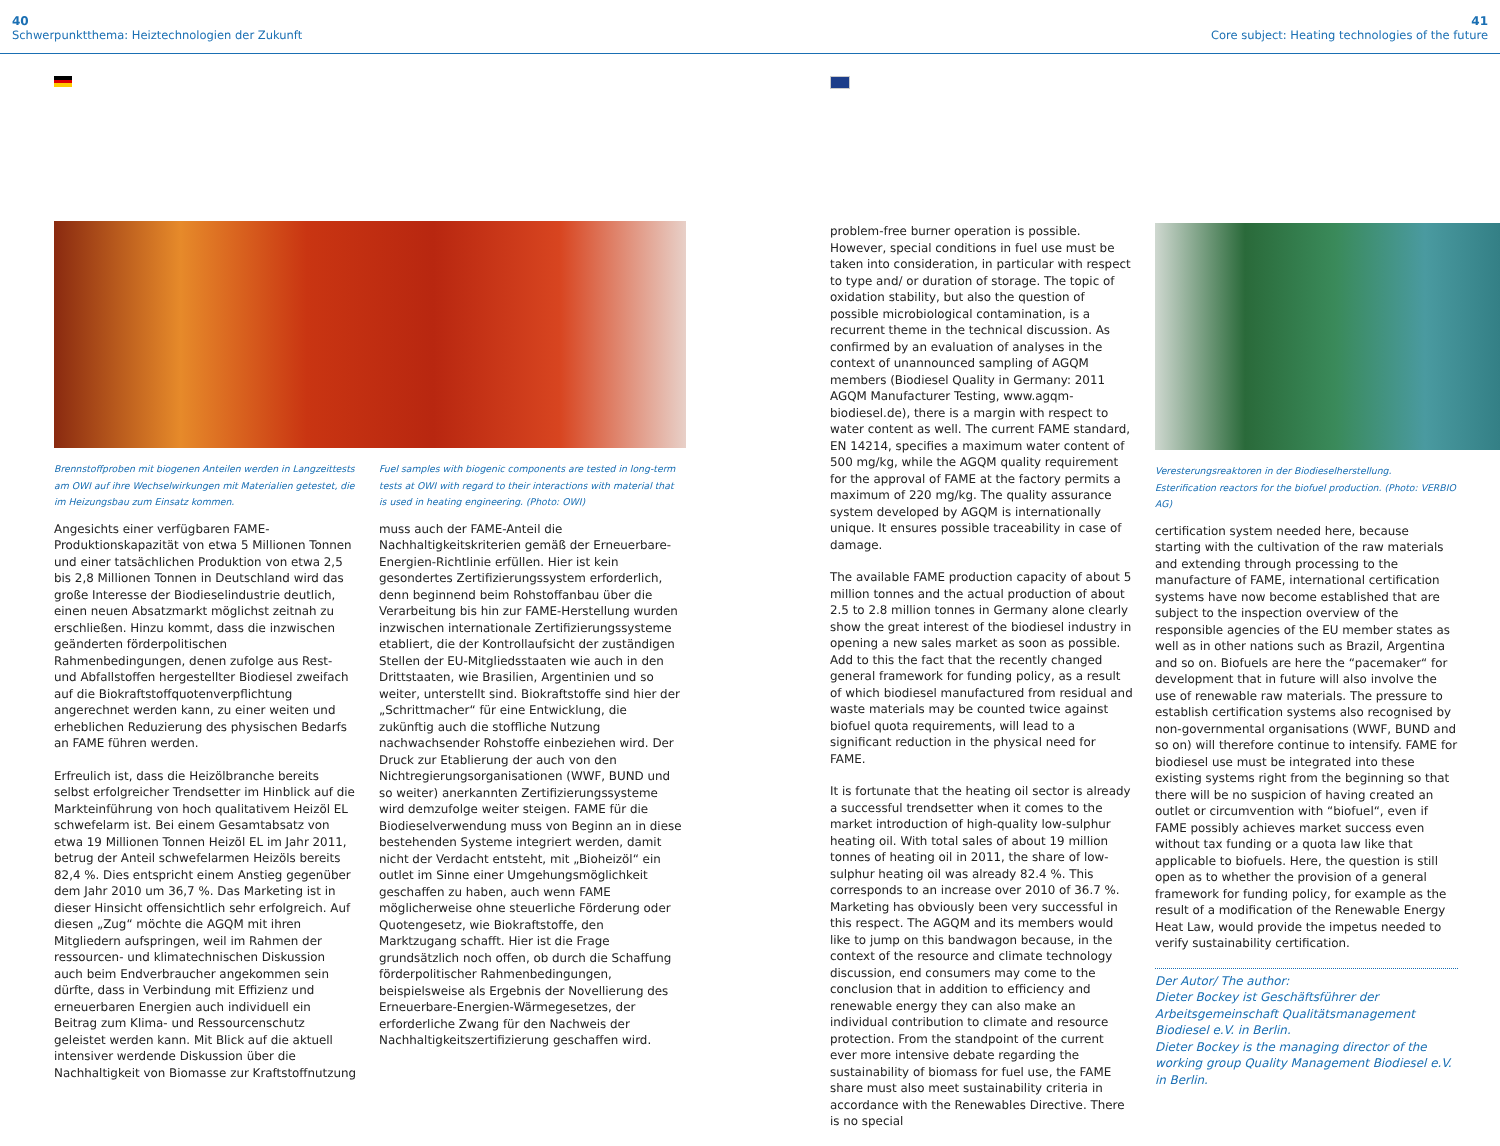40
Schwerpunktthema: Heiztechnologien der Zukunft
41
Core subject: Heating technologies of the future
Brennstoffproben mit biogenen Anteilen werden in Langzeittests am OWI auf ihre Wechselwirkungen mit Materialien getestet, die im Heizungsbau zum Einsatz kommen.
Angesichts einer verfügbaren FAME-Produktionskapazität von etwa 5 Millionen Tonnen und einer tatsächlichen Produktion von etwa 2,5 bis 2,8 Millionen Tonnen in Deutschland wird das große Interesse der Biodieselindustrie deutlich, einen neuen Absatzmarkt möglichst zeitnah zu erschließen. Hinzu kommt, dass die inzwischen geänderten förderpolitischen Rahmenbedingungen, denen zufolge aus Rest- und Abfallstoffen hergestellter Biodiesel zweifach auf die Biokraftstoffquotenverpflichtung angerechnet werden kann, zu einer weiten und erheblichen Reduzierung des physischen Bedarfs an FAME führen werden.
Erfreulich ist, dass die Heizölbranche bereits selbst erfolgreicher Trendsetter im Hinblick auf die Markteinführung von hoch qualitativem Heizöl EL schwefelarm ist. Bei einem Gesamtabsatz von etwa 19 Millionen Tonnen Heizöl EL im Jahr 2011, betrug der Anteil schwefelarmen Heizöls bereits 82,4 %. Dies entspricht einem Anstieg gegenüber dem Jahr 2010 um 36,7 %. Das Marketing ist in dieser Hinsicht offensichtlich sehr erfolgreich. Auf diesen „Zug“ möchte die AGQM mit ihren Mitgliedern aufspringen, weil im Rahmen der ressourcen- und klimatechnischen Diskussion auch beim Endverbraucher angekommen sein dürfte, dass in Verbindung mit Effizienz und erneuerbaren Energien auch individuell ein Beitrag zum Klima- und Ressourcenschutz geleistet werden kann. Mit Blick auf die aktuell intensiver werdende Diskussion über die Nachhaltigkeit von Biomasse zur Kraftstoffnutzung
Fuel samples with biogenic components are tested in long-term tests at OWI with regard to their interactions with material that is used in heating engineering. (Photo: OWI)
muss auch der FAME-Anteil die Nachhaltigkeitskriterien gemäß der Erneuerbare-Energien-Richtlinie erfüllen. Hier ist kein gesondertes Zertifizierungssystem erforderlich, denn beginnend beim Rohstoffanbau über die Verarbeitung bis hin zur FAME-Herstellung wurden inzwischen internationale Zertifizierungssysteme etabliert, die der Kontrollaufsicht der zuständigen Stellen der EU-Mitgliedsstaaten wie auch in den Drittstaaten, wie Brasilien, Argentinien und so weiter, unterstellt sind. Biokraftstoffe sind hier der „Schrittmacher“ für eine Entwicklung, die zukünftig auch die stoffliche Nutzung nachwachsender Rohstoffe einbeziehen wird. Der Druck zur Etablierung der auch von den Nichtregierungsorganisationen (WWF, BUND und so weiter) anerkannten Zertifizierungssysteme wird demzufolge weiter steigen. FAME für die Biodieselverwendung muss von Beginn an in diese bestehenden Systeme integriert werden, damit nicht der Verdacht entsteht, mit „Bioheizöl“ ein outlet im Sinne einer Umgehungsmöglichkeit geschaffen zu haben, auch wenn FAME möglicherweise ohne steuerliche Förderung oder Quotengesetz, wie Biokraftstoffe, den Marktzugang schafft. Hier ist die Frage grundsätzlich noch offen, ob durch die Schaffung förderpolitischer Rahmenbedingungen, beispielsweise als Ergebnis der Novellierung des Erneuerbare-Energien-Wärmegesetzes, der erforderliche Zwang für den Nachweis der Nachhaltigkeitszertifizierung geschaffen wird.
problem-free burner operation is possible. However, special conditions in fuel use must be taken into consideration, in particular with respect to type and/ or duration of storage. The topic of oxidation stability, but also the question of possible microbiological contamination, is a recurrent theme in the technical discussion. As confirmed by an evaluation of analyses in the context of unannounced sampling of AGQM members (Biodiesel Quality in Germany: 2011 AGQM Manufacturer Testing, www.agqm-biodiesel.de), there is a margin with respect to water content as well. The current FAME standard, EN 14214, specifies a maximum water content of 500 mg/kg, while the AGQM quality requirement for the approval of FAME at the factory permits a maximum of 220 mg/kg. The quality assurance system developed by AGQM is internationally unique. It ensures possible traceability in case of damage.
The available FAME production capacity of about 5 million tonnes and the actual production of about 2.5 to 2.8 million tonnes in Germany alone clearly show the great interest of the biodiesel industry in opening a new sales market as soon as possible. Add to this the fact that the recently changed general framework for funding policy, as a result of which biodiesel manufactured from residual and waste materials may be counted twice against biofuel quota requirements, will lead to a significant reduction in the physical need for FAME.
It is fortunate that the heating oil sector is already a successful trendsetter when it comes to the market introduction of high-quality low-sulphur heating oil. With total sales of about 19 million tonnes of heating oil in 2011, the share of low-sulphur heating oil was already 82.4 %. This corresponds to an increase over 2010 of 36.7 %. Marketing has obviously been very successful in this respect. The AGQM and its members would like to jump on this bandwagon because, in the context of the resource and climate technology discussion, end consumers may come to the conclusion that in addition to efficiency and renewable energy they can also make an individual contribution to climate and resource protection. From the standpoint of the current ever more intensive debate regarding the sustainability of biomass for fuel use, the FAME share must also meet sustainability criteria in accordance with the Renewables Directive. There is no special
Veresterungsreaktoren in der Biodieselherstellung.
Esterification reactors for the biofuel production. (Photo: VERBIO AG)
certification system needed here, because starting with the cultivation of the raw materials and extending through processing to the manufacture of FAME, international certification systems have now become established that are subject to the inspection overview of the responsible agencies of the EU member states as well as in other nations such as Brazil, Argentina and so on. Biofuels are here the “pacemaker“ for development that in future will also involve the use of renewable raw materials. The pressure to establish certification systems also recognised by non-governmental organisations (WWF, BUND and so on) will therefore continue to intensify. FAME for biodiesel use must be integrated into these existing systems right from the beginning so that there will be no suspicion of having created an outlet or circumvention with “biofuel“, even if FAME possibly achieves market success even without tax funding or a quota law like that applicable to biofuels. Here, the question is still open as to whether the provision of a general framework for funding policy, for example as the result of a modification of the Renewable Energy Heat Law, would provide the impetus needed to verify sustainability certification.
Der Autor/ The author:
Dieter Bockey ist Geschäftsführer der Arbeitsgemeinschaft Qualitätsmanagement Biodiesel e.V. in Berlin.
Dieter Bockey is the managing director of the working group Quality Management Biodiesel e.V. in Berlin.